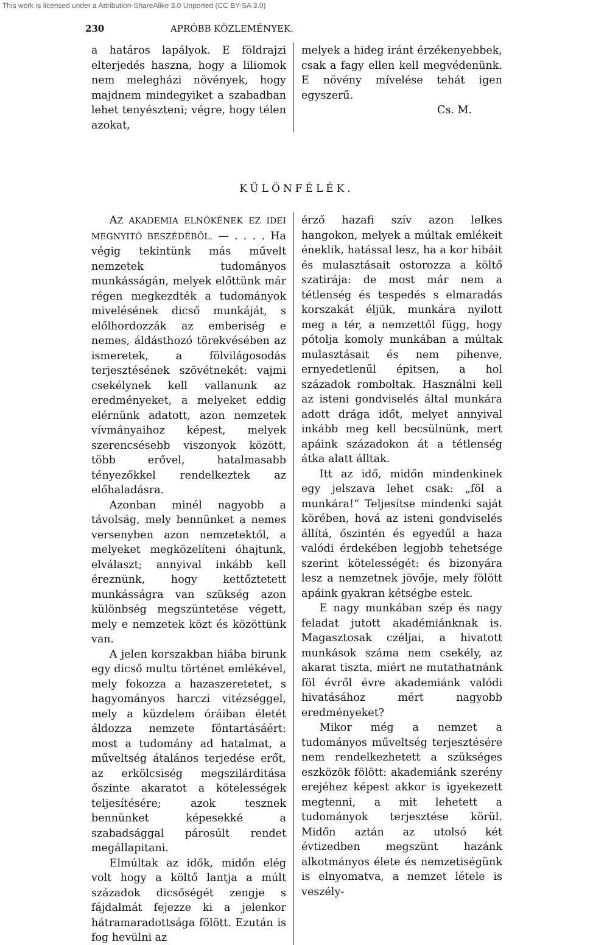This work is licensed under a Attribution-ShareAlike 3.0 Unported (CC BY-SA 3.0)
230 APRÓBB KÖZLEMÉNYEK.
a határos lapályok. E földrajzi elterjedés haszna, hogy a liliomok nem melegházi növények, hogy majdnem mindegyiket a szabadban lehet tenyészteni; végre, hogy télen azokat,
melyek a hideg iránt érzékenyebbek, csak a fagy ellen kell megvédenünk. E növény mívelése tehát igen egyszerű.
Cs. M.
KÜLÖNFÉLÉK.
AZ AKADEMIA ELNÖKÉNEK EZ IDEI MEGNYITÓ BESZÉDÉBŐL. — . . . . Ha végig tekintünk más művelt nemzetek tudományos munkásságán, melyek előttünk már régen megkezdték a tudományok mivelésének dicső munkáját, s előlhordozzák az emberiség e nemes, áldásthozó törekvésében az ismeretek, a fölvilágosodás terjesztésének szövétnekét: vajmi csekélynek kell vallanunk az eredményeket, a melyeket eddig elérnünk adatott, azon nemzetek vívmányaihoz képest, melyek szerencsésebb viszonyok között, több erővel, hatalmasabb tényezőkkel rendelkeztek az előhaladásra.
Azonban minél nagyobb a távolság, mely bennünket a nemes versenyben azon nemzetektől, a melyeket megközelíteni óhajtunk, elválaszt; annyival inkább kell éreznünk, hogy kettőztetett munkásságra van szükség azon különbség megszüntetése végett, mely e nemzetek közt és közöttünk van.
A jelen korszakban hiába birunk egy dicső multu történet emlékével, mely fokozza a hazaszeretetet, s hagyományos harczi vitézséggel, mely a küzdelem óráiban életét áldozza nemzete föntartásáért: most a tudomány ad hatalmat, a műveltség átalános terjedése erőt, az erkölcsiség megszilárditása őszinte akaratot a kötelességek teljesítésére; azok tesznek bennünket képesekké a szabadsággal párosúlt rendet megállapitani.
Elmúltak az idők, midőn elég volt hogy a költő lantja a múlt századok dicsőségét zengje s fájdalmát fejezze ki a jelenkor hátramaradottsága fölött. Ezután is fog hevülni az
érző hazafi szív azon lelkes hangokon, melyek a múltak emlékeit éneklik, hatással lesz, ha a kor hibáit és mulasztásait ostorozza a költő szatirája: de most már nem a tétlenség és tespedés s elmaradás korszakát éljük, munkára nyilott meg a tér, a nemzettől függ, hogy pótolja komoly munkában a múltak mulasztásait és nem pihenve, ernyedetlenűl épitsen, a hol századok romboltak. Használni kell az isteni gondviselés által munkára adott drága időt, melyet annyival inkább meg kell becsülnünk, mert apáink századokon át a tétlenség átka alatt álltak.
Itt az idő, midőn mindenkinek egy jelszava lehet csak: „föl a munkára!“ Teljesítse mindenki saját körében, hová az isteni gondviselés állítá, őszintén és egyedűl a haza valódi érdekében legjobb tehetsége szerint kötelességét: és bizonyára lesz a nemzetnek jövője, mely fölött apáink gyakran kétségbe estek.
E nagy munkában szép és nagy feladat jutott akadémiánknak is. Magasztosak czéljai, a hivatott munkások száma nem csekély, az akarat tiszta, miért ne mutathatnánk föl évről évre akademiánk valódi hivatásához mért nagyobb eredményeket?
Mikor még a nemzet a tudományos műveltség terjesztésére nem rendelkezhetett a szükséges eszközök fölött: akademiánk szerény erejéhez képest akkor is igyekezett megtenni, a mit lehetett a tudományok terjesztése körül. Midőn aztán az utolsó két évtizedben megszünt hazánk alkotmányos élete és nemzetiségünk is elnyomatva, a nemzet létele is veszély-